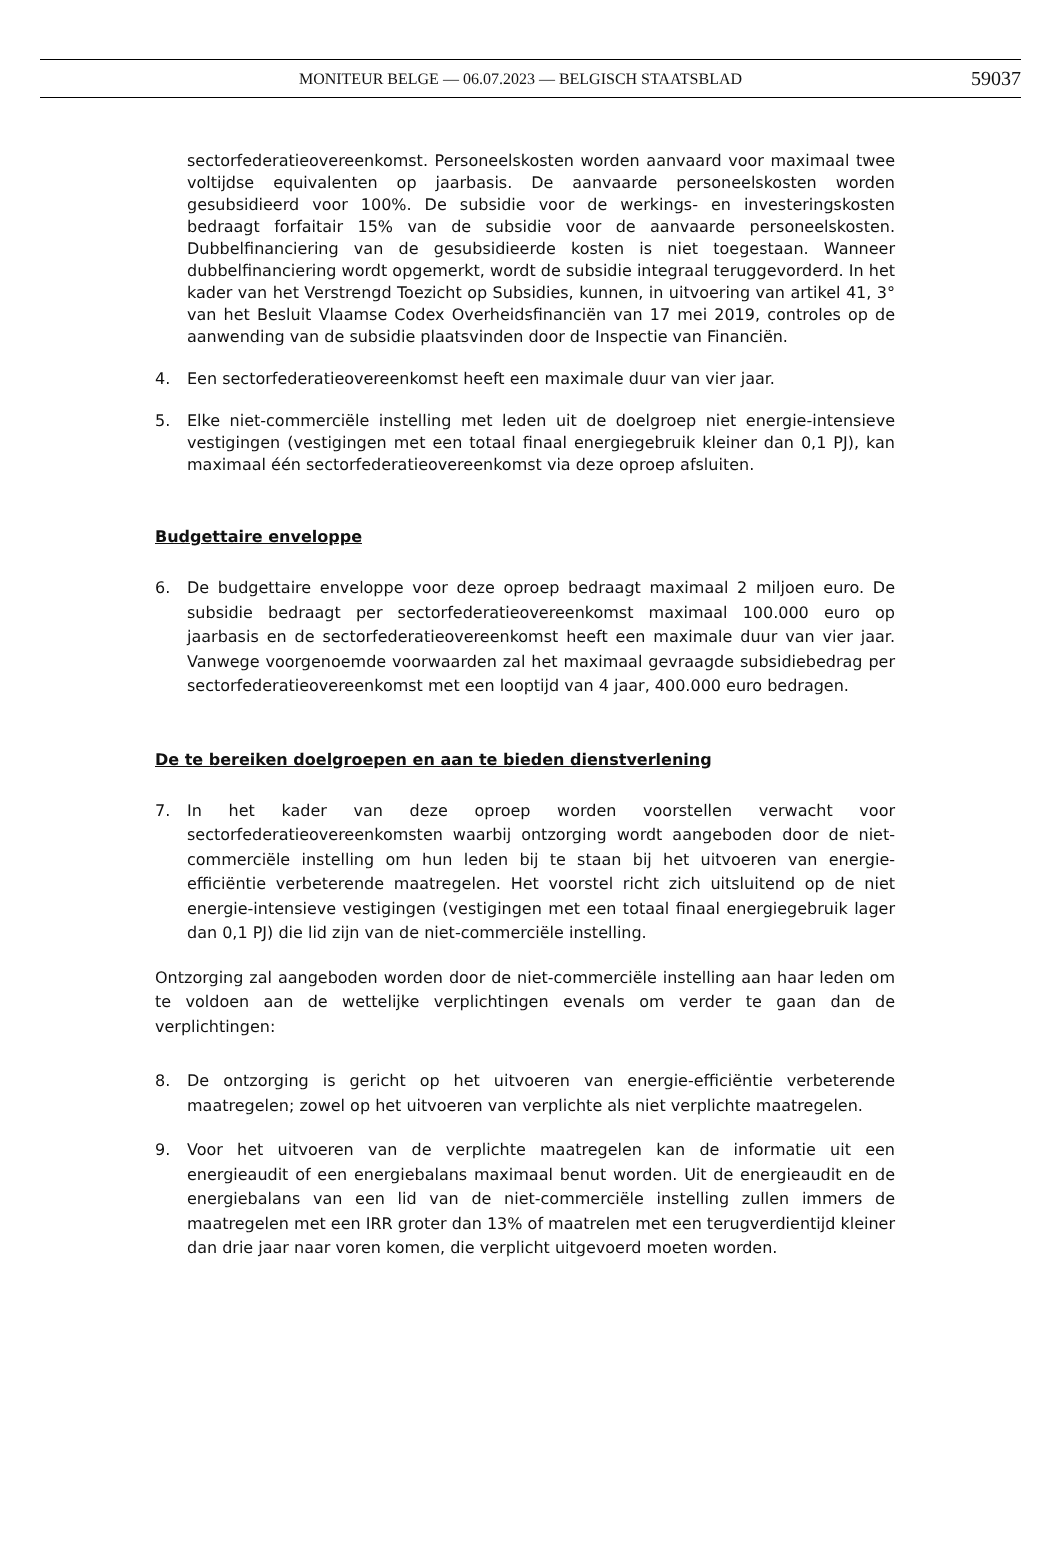MONITEUR BELGE — 06.07.2023 — BELGISCH STAATSBLAD 59037
sectorfederatieovereenkomst. Personeelskosten worden aanvaard voor maximaal twee voltijdse equivalenten op jaarbasis. De aanvaarde personeelskosten worden gesubsidieerd voor 100%. De subsidie voor de werkings- en investeringskosten bedraagt forfaitair 15% van de subsidie voor de aanvaarde personeelskosten. Dubbelfinanciering van de gesubsidieerde kosten is niet toegestaan. Wanneer dubbelfinanciering wordt opgemerkt, wordt de subsidie integraal teruggevorderd. In het kader van het Verstrengd Toezicht op Subsidies, kunnen, in uitvoering van artikel 41, 3° van het Besluit Vlaamse Codex Overheidsfinanciën van 17 mei 2019, controles op de aanwending van de subsidie plaatsvinden door de Inspectie van Financiën.
4. Een sectorfederatieovereenkomst heeft een maximale duur van vier jaar.
5. Elke niet-commerciële instelling met leden uit de doelgroep niet energie-intensieve vestigingen (vestigingen met een totaal finaal energiegebruik kleiner dan 0,1 PJ), kan maximaal één sectorfederatieovereenkomst via deze oproep afsluiten.
Budgettaire enveloppe
6. De budgettaire enveloppe voor deze oproep bedraagt maximaal 2 miljoen euro. De subsidie bedraagt per sectorfederatieovereenkomst maximaal 100.000 euro op jaarbasis en de sectorfederatieovereenkomst heeft een maximale duur van vier jaar. Vanwege voorgenoemde voorwaarden zal het maximaal gevraagde subsidiebedrag per sectorfederatieovereenkomst met een looptijd van 4 jaar, 400.000 euro bedragen.
De te bereiken doelgroepen en aan te bieden dienstverlening
7. In het kader van deze oproep worden voorstellen verwacht voor sectorfederatieovereenkomsten waarbij ontzorging wordt aangeboden door de niet-commerciële instelling om hun leden bij te staan bij het uitvoeren van energie-efficiëntie verbeterende maatregelen. Het voorstel richt zich uitsluitend op de niet energie-intensieve vestigingen (vestigingen met een totaal finaal energiegebruik lager dan 0,1 PJ) die lid zijn van de niet-commerciële instelling.
Ontzorging zal aangeboden worden door de niet-commerciële instelling aan haar leden om te voldoen aan de wettelijke verplichtingen evenals om verder te gaan dan de verplichtingen:
8. De ontzorging is gericht op het uitvoeren van energie-efficiëntie verbeterende maatregelen; zowel op het uitvoeren van verplichte als niet verplichte maatregelen.
9. Voor het uitvoeren van de verplichte maatregelen kan de informatie uit een energieaudit of een energiebalans maximaal benut worden. Uit de energieaudit en de energiebalans van een lid van de niet-commerciële instelling zullen immers de maatregelen met een IRR groter dan 13% of maatrelen met een terugverdientijd kleiner dan drie jaar naar voren komen, die verplicht uitgevoerd moeten worden.